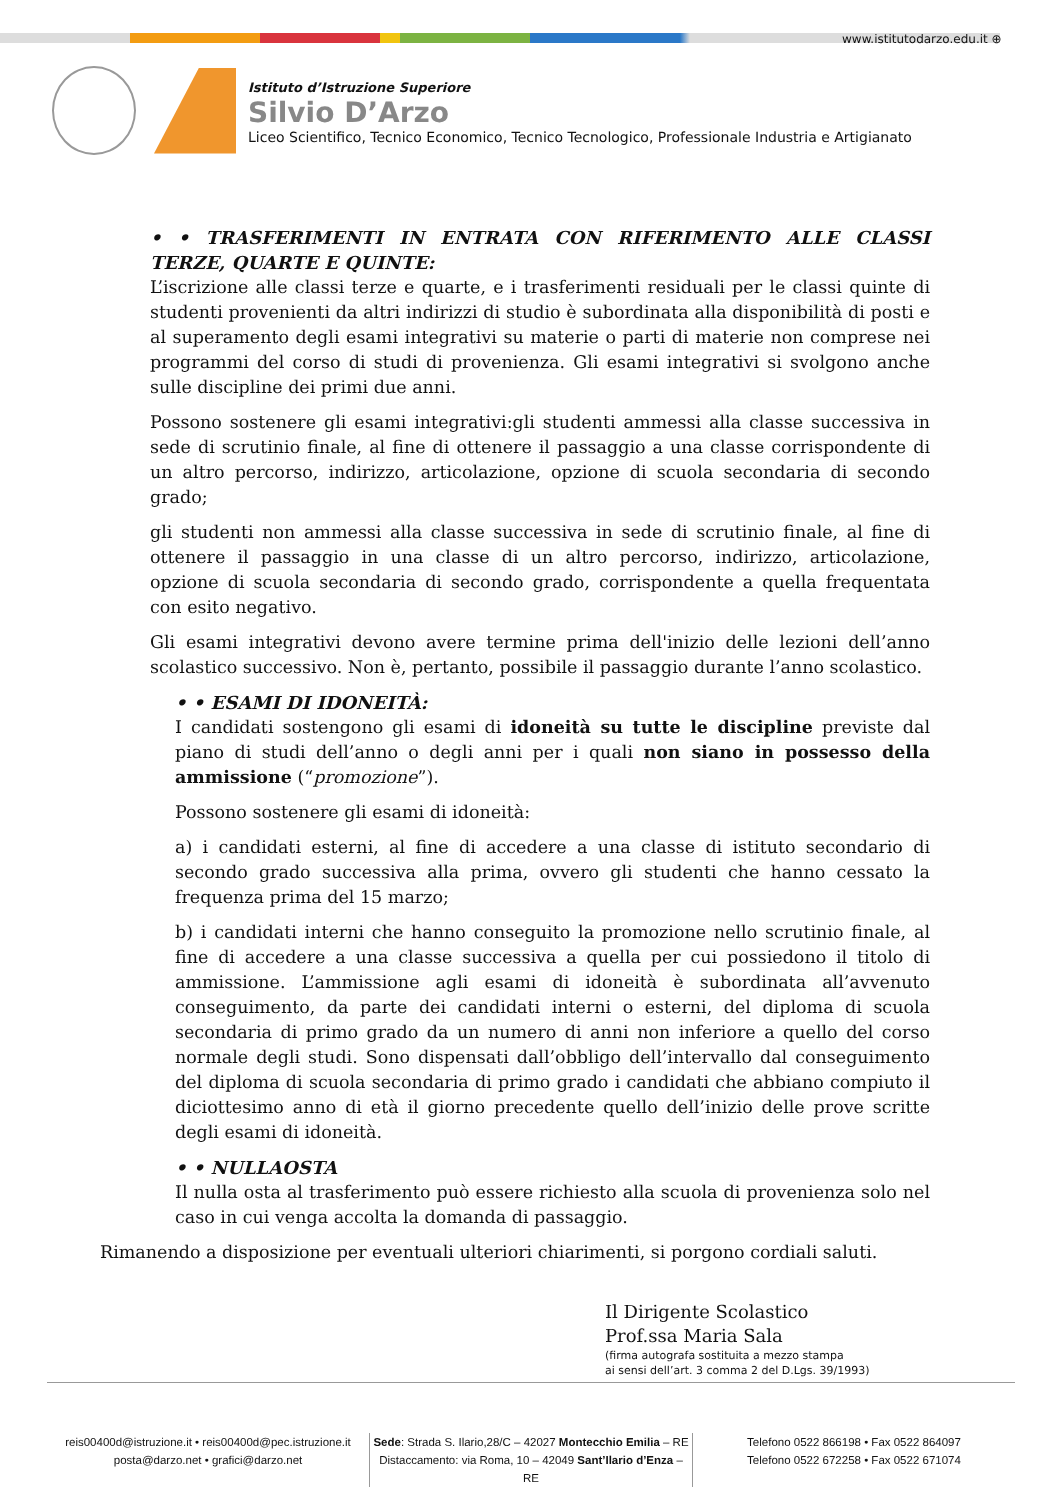www.istitutodarzo.edu.it ⊕
Istituto d’Istruzione Superiore
Silvio D’Arzo
Liceo Scientifico, Tecnico Economico, Tecnico Tecnologico, Professionale Industria e Artigianato
• • TRASFERIMENTI IN ENTRATA CON RIFERIMENTO ALLE CLASSI TERZE, QUARTE E QUINTE:
L’iscrizione alle classi terze e quarte, e i trasferimenti residuali per le classi quinte di studenti provenienti da altri indirizzi di studio è subordinata alla disponibilità di posti e al superamento degli esami integrativi su materie o parti di materie non comprese nei programmi del corso di studi di provenienza. Gli esami integrativi si svolgono anche sulle discipline dei primi due anni.
Possono sostenere gli esami integrativi:gli studenti ammessi alla classe successiva in sede di scrutinio finale, al fine di ottenere il passaggio a una classe corrispondente di un altro percorso, indirizzo, articolazione, opzione di scuola secondaria di secondo grado;
gli studenti non ammessi alla classe successiva in sede di scrutinio finale, al fine di ottenere il passaggio in una classe di un altro percorso, indirizzo, articolazione, opzione di scuola secondaria di secondo grado, corrispondente a quella frequentata con esito negativo.
Gli esami integrativi devono avere termine prima dell'inizio delle lezioni dell’anno scolastico successivo. Non è, pertanto, possibile il passaggio durante l’anno scolastico.
• • ESAMI DI IDONEITÀ:
I candidati sostengono gli esami di idoneità su tutte le discipline previste dal piano di studi dell’anno o degli anni per i quali non siano in possesso della ammissione (“promozione”).
Possono sostenere gli esami di idoneità:
a) i candidati esterni, al fine di accedere a una classe di istituto secondario di secondo grado successiva alla prima, ovvero gli studenti che hanno cessato la frequenza prima del 15 marzo;
b) i candidati interni che hanno conseguito la promozione nello scrutinio finale, al fine di accedere a una classe successiva a quella per cui possiedono il titolo di ammissione. L’ammissione agli esami di idoneità è subordinata all’avvenuto conseguimento, da parte dei candidati interni o esterni, del diploma di scuola secondaria di primo grado da un numero di anni non inferiore a quello del corso normale degli studi. Sono dispensati dall’obbligo dell’intervallo dal conseguimento del diploma di scuola secondaria di primo grado i candidati che abbiano compiuto il diciottesimo anno di età il giorno precedente quello dell’inizio delle prove scritte degli esami di idoneità.
• • NULLAOSTA
Il nulla osta al trasferimento può essere richiesto alla scuola di provenienza solo nel caso in cui venga accolta la domanda di passaggio.
Rimanendo a disposizione per eventuali ulteriori chiarimenti, si porgono cordiali saluti.
Il Dirigente Scolastico
Prof.ssa Maria Sala
(firma autografa sostituita a mezzo stampa
ai sensi dell’art. 3 comma 2 del D.Lgs. 39/1993)
reis00400d@istruzione.it • reis00400d@pec.istruzione.it
posta@darzo.net • grafici@darzo.net
Sede: Strada S. Ilario,28/C – 42027 Montecchio Emilia – RE
Distaccamento: via Roma, 10 – 42049 Sant’Ilario d’Enza – RE
Telefono 0522 866198 • Fax 0522 864097
Telefono 0522 672258 • Fax 0522 671074